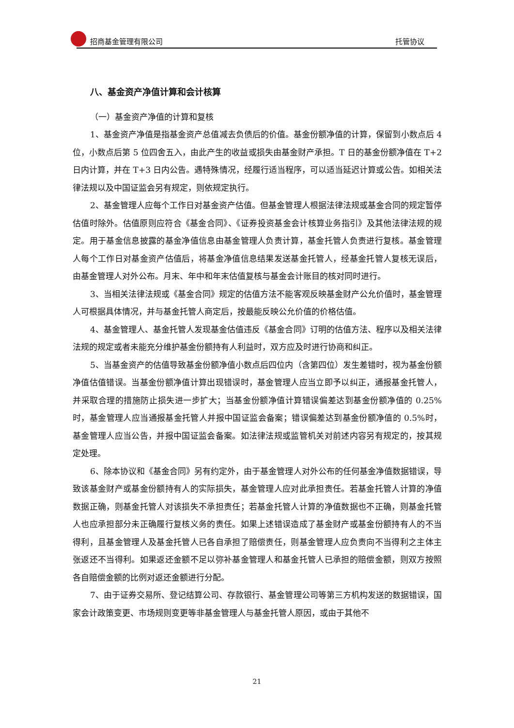招商基金管理有限公司 托管协议
八、基金资产净值计算和会计核算
（一）基金资产净值的计算和复核
1、基金资产净值是指基金资产总值减去负债后的价值。基金份额净值的计算，保留到小数点后 4 位，小数点后第 5 位四舍五入，由此产生的收益或损失由基金财产承担。T 日的基金份额净值在 T+2 日内计算，并在 T+3 日内公告。遇特殊情况，经履行适当程序，可以适当延迟计算或公告。如相关法律法规以及中国证监会另有规定，则依规定执行。
2、基金管理人应每个工作日对基金资产估值。但基金管理人根据法律法规或基金合同的规定暂停估值时除外。估值原则应符合《基金合同》、《证券投资基金会计核算业务指引》及其他法律法规的规定。用于基金信息披露的基金净值信息由基金管理人负责计算，基金托管人负责进行复核。基金管理人每个工作日对基金资产估值后，将基金净值信息结果发送基金托管人，经基金托管人复核无误后，由基金管理人对外公布。月末、年中和年末估值复核与基金会计账目的核对同时进行。
3、当相关法律法规或《基金合同》规定的估值方法不能客观反映基金财产公允价值时，基金管理人可根据具体情况，并与基金托管人商定后，按最能反映公允价值的价格估值。
4、基金管理人、基金托管人发现基金估值违反《基金合同》订明的估值方法、程序以及相关法律法规的规定或者未能充分维护基金份额持有人利益时，双方应及时进行协商和纠正。
5、当基金资产的估值导致基金份额净值小数点后四位内（含第四位）发生差错时，视为基金份额净值估值错误。当基金份额净值计算出现错误时，基金管理人应当立即予以纠正，通报基金托管人，并采取合理的措施防止损失进一步扩大；当基金份额净值计算错误偏差达到基金份额净值的 0.25%时，基金管理人应当通报基金托管人并报中国证监会备案；错误偏差达到基金份额净值的 0.5%时，基金管理人应当公告，并报中国证监会备案。如法律法规或监管机关对前述内容另有规定的，按其规定处理。
6、除本协议和《基金合同》另有约定外，由于基金管理人对外公布的任何基金净值数据错误，导致该基金财产或基金份额持有人的实际损失，基金管理人应对此承担责任。若基金托管人计算的净值数据正确，则基金托管人对该损失不承担责任；若基金托管人计算的净值数据也不正确，则基金托管人也应承担部分未正确履行复核义务的责任。如果上述错误造成了基金财产或基金份额持有人的不当得利，且基金管理人及基金托管人已各自承担了赔偿责任，则基金管理人应负责向不当得利之主体主张返还不当得利。如果返还金额不足以弥补基金管理人和基金托管人已承担的赔偿金额，则双方按照各自赔偿金额的比例对返还金额进行分配。
7、由于证券交易所、登记结算公司、存款银行、基金管理公司等第三方机构发送的数据错误，国家会计政策变更、市场规则变更等非基金管理人与基金托管人原因，或由于其他不
21